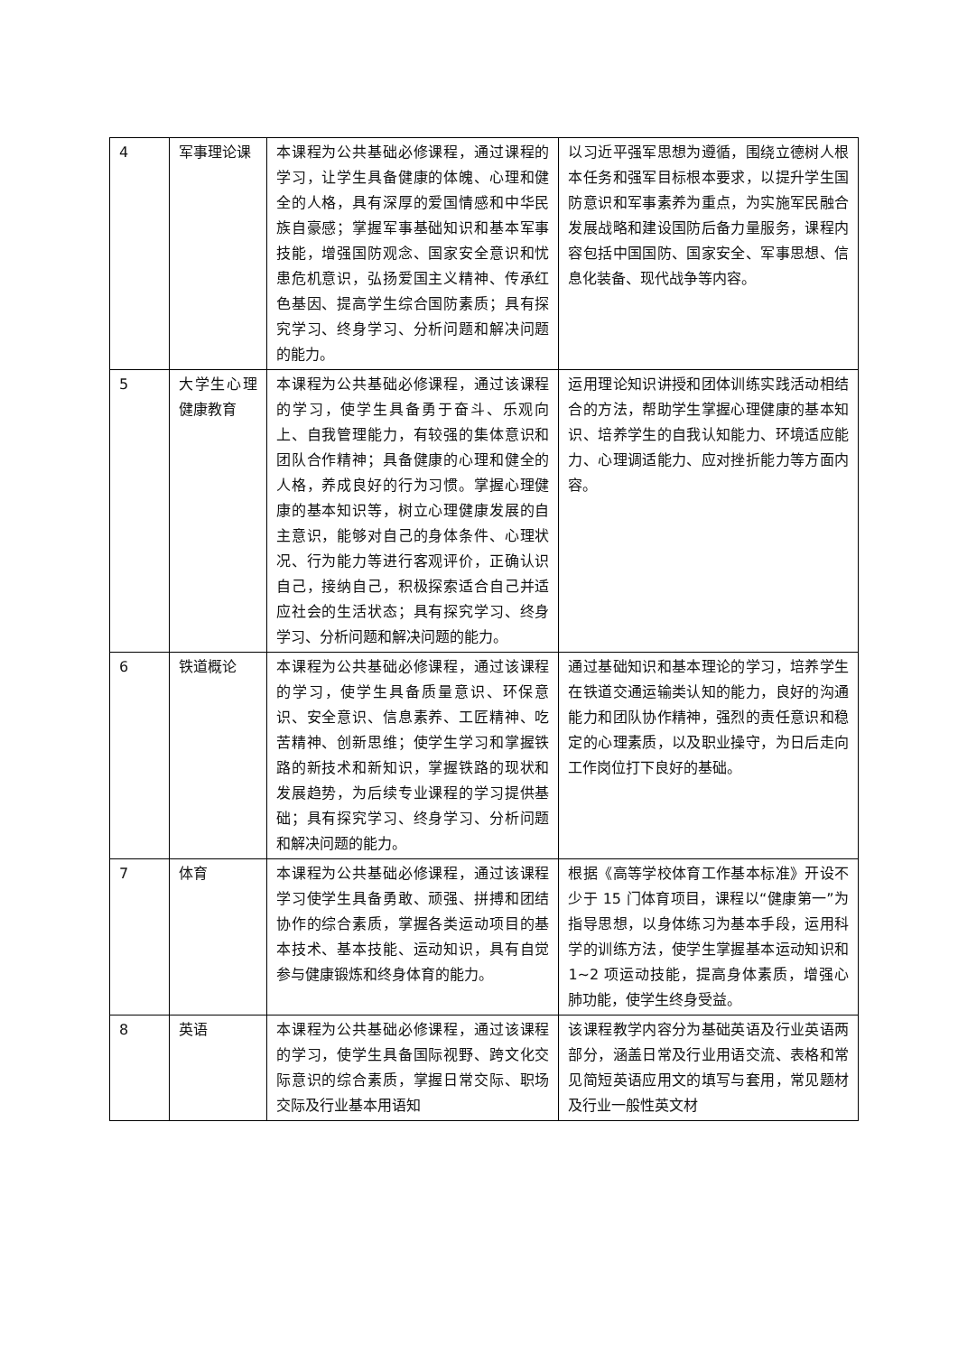| 4 | 军事理论课 | 本课程为公共基础必修课程，通过课程的学习，让学生具备健康的体魄、心理和健全的人格，具有深厚的爱国情感和中华民族自豪感；掌握军事基础知识和基本军事技能，增强国防观念、国家安全意识和忧患危机意识，弘扬爱国主义精神、传承红色基因、提高学生综合国防素质；具有探究学习、终身学习、分析问题和解决问题的能力。 | 以习近平强军思想为遵循，围绕立德树人根本任务和强军目标根本要求，以提升学生国防意识和军事素养为重点，为实施军民融合发展战略和建设国防后备力量服务，课程内容包括中国国防、国家安全、军事思想、信息化装备、现代战争等内容。 |
| 5 | 大学生心理健康教育 | 本课程为公共基础必修课程，通过该课程的学习，使学生具备勇于奋斗、乐观向上、自我管理能力，有较强的集体意识和团队合作精神；具备健康的心理和健全的人格，养成良好的行为习惯。掌握心理健康的基本知识等，树立心理健康发展的自主意识，能够对自己的身体条件、心理状况、行为能力等进行客观评价，正确认识自己，接纳自己，积极探索适合自己并适应社会的生活状态；具有探究学习、终身学习、分析问题和解决问题的能力。 | 运用理论知识讲授和团体训练实践活动相结合的方法，帮助学生掌握心理健康的基本知识、培养学生的自我认知能力、环境适应能力、心理调适能力、应对挫折能力等方面内容。 |
| 6 | 铁道概论 | 本课程为公共基础必修课程，通过该课程的学习，使学生具备质量意识、环保意识、安全意识、信息素养、工匠精神、吃苦精神、创新思维；使学生学习和掌握铁路的新技术和新知识，掌握铁路的现状和发展趋势，为后续专业课程的学习提供基础；具有探究学习、终身学习、分析问题和解决问题的能力。 | 通过基础知识和基本理论的学习，培养学生在铁道交通运输类认知的能力，良好的沟通能力和团队协作精神，强烈的责任意识和稳定的心理素质，以及职业操守，为日后走向工作岗位打下良好的基础。 |
| 7 | 体育 | 本课程为公共基础必修课程，通过该课程学习使学生具备勇敢、顽强、拼搏和团结协作的综合素质，掌握各类运动项目的基本技术、基本技能、运动知识，具有自觉参与健康锻炼和终身体育的能力。 | 根据《高等学校体育工作基本标准》开设不少于 15 门体育项目，课程以“健康第一”为指导思想，以身体练习为基本手段，运用科学的训练方法，使学生掌握基本运动知识和 1~2 项运动技能，提高身体素质，增强心肺功能，使学生终身受益。 |
| 8 | 英语 | 本课程为公共基础必修课程，通过该课程的学习，使学生具备国际视野、跨文化交际意识的综合素质，掌握日常交际、职场交际及行业基本用语知 | 该课程教学内容分为基础英语及行业英语两部分，涵盖日常及行业用语交流、表格和常见简短英语应用文的填写与套用，常见题材及行业一般性英文材 |